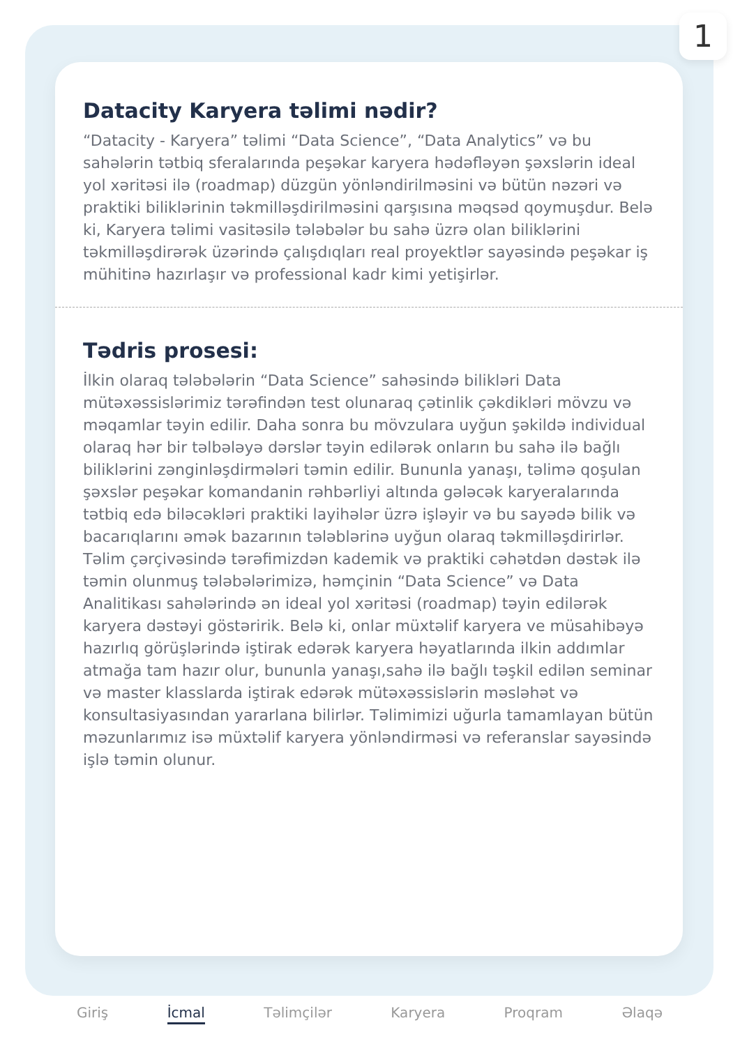1
Datacity Karyera təlimi nədir?
“Datacity - Karyera” təlimi “Data Science”, “Data Analytics” və bu sahələrin tətbiq sferalarında peşəkar karyera hədəfləyən şəxslərin ideal yol xəritəsi ilə (roadmap) düzgün yönləndirilməsini və bütün nəzəri və praktiki biliklərinin təkmilləşdirilməsini qarşısına məqsəd qoymuşdur. Belə ki, Karyera təlimi vasitəsilə tələbələr bu sahə üzrə olan biliklərini təkmilləşdirərək üzərində çalışdıqları real proyektlər sayəsində peşəkar iş mühitinə hazırlaşır və professional kadr kimi yetişirlər.
Tədris prosesi:
İlkin olaraq tələbələrin “Data Science” sahəsində bilikləri Data mütəxəssislərimiz tərəfindən test olunaraq çətinlik çəkdikləri mövzu və məqamlar təyin edilir. Daha sonra bu mövzulara uyğun şəkildə individual olaraq hər bir təlbələyə dərslər təyin edilərək onların bu sahə ilə bağlı biliklərini zənginləşdirmələri təmin edilir. Bununla yanaşı, təlimə qoşulan şəxslər peşəkar komandanin rəhbərliyi altında gələcək karyeralarında tətbiq edə biləcəkləri praktiki layihələr üzrə işləyir və bu sayədə bilik və bacarıqlarını əmək bazarının tələblərinə uyğun olaraq təkmilləşdirirlər. Təlim çərçivəsində tərəfimizdən kademik və praktiki cəhətdən dəstək ilə təmin olunmuş tələbələrimizə, həmçinin “Data Science” və Data Analitikası sahələrində ən ideal yol xəritəsi (roadmap) təyin edilərək karyera dəstəyi göstəririk. Belə ki, onlar müxtəlif karyera ve müsahibəyə hazırlıq görüşlərində iştirak edərək karyera həyatlarında ilkin addımlar atmağa tam hazır olur, bununla yanaşı,sahə ilə bağlı təşkil edilən seminar və master klasslarda iştirak edərək mütəxəssislərin məsləhət və konsultasiyasından yararlana bilirlər. Təlimimizi uğurla tamamlayan bütün məzunlarımız isə müxtəlif karyera yönləndirməsi və referanslar sayəsində işlə təmin olunur.
Giriş İcmal Təlimçilər Karyera Proqram Əlaqə